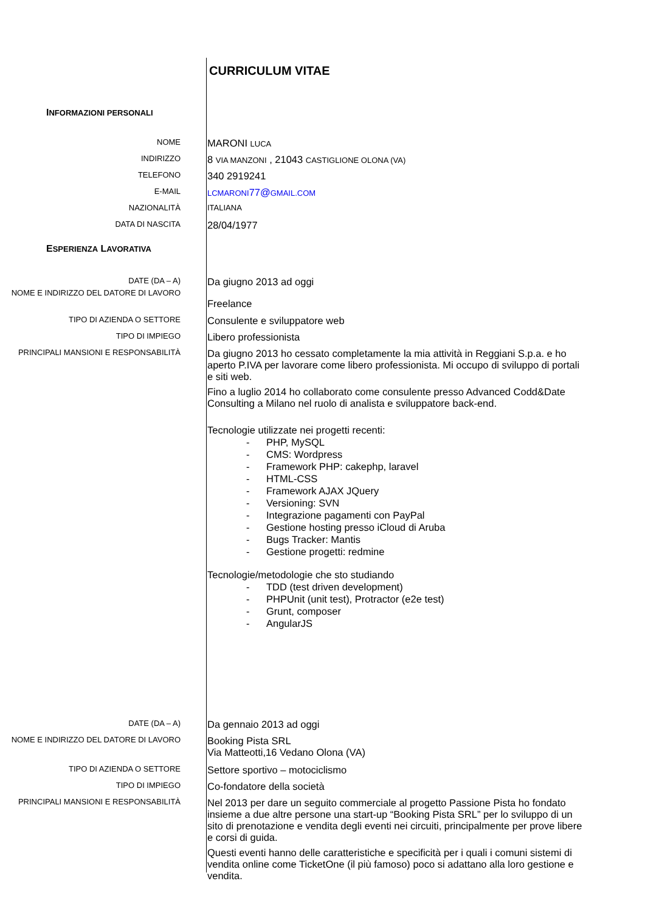CURRICULUM VITAE
INFORMAZIONI PERSONALI
NOME
MARONI LUCA
INDIRIZZO
8 VIA MANZONI , 21043 CASTIGLIONE OLONA (VA)
TELEFONO
340 2919241
E-MAIL LCMARONI77@GMAIL.COM
NAZIONALITÀ ITALIANA
DATA DI NASCITA
28/04/1977
ESPERIENZA LAVORATIVA
DATE (DA – A)
Da giugno 2013 ad oggi
NOME E INDIRIZZO DEL DATORE DI LAVORO
Freelance
TIPO DI AZIENDA O SETTORE
Consulente e sviluppatore web
TIPO DI IMPIEGO
Libero professionista
PRINCIPALI MANSIONI E RESPONSABILITÀ
Da giugno 2013 ho cessato completamente la mia attività in Reggiani S.p.a. e ho aperto P.IVA per lavorare come libero professionista. Mi occupo di sviluppo di portali e siti web.
Fino a luglio 2014 ho collaborato come consulente presso Advanced Codd&Date Consulting a Milano nel ruolo di analista e sviluppatore back-end.
Tecnologie utilizzate nei progetti recenti:
- PHP, MySQL
- CMS: Wordpress
- Framework PHP: cakephp, laravel
- HTML-CSS
- Framework AJAX JQuery
- Versioning: SVN
- Integrazione pagamenti con PayPal
- Gestione hosting presso iCloud di Aruba
- Bugs Tracker: Mantis
- Gestione progetti: redmine
Tecnologie/metodologie che sto studiando
- TDD (test driven development)
- PHPUnit (unit test), Protractor (e2e test)
- Grunt, composer
- AngularJS
DATE (DA – A)
Da gennaio 2013 ad oggi
NOME E INDIRIZZO DEL DATORE DI LAVORO
Booking Pista SRL
Via Matteotti,16 Vedano Olona (VA)
TIPO DI AZIENDA O SETTORE
Settore sportivo – motociclismo
TIPO DI IMPIEGO
Co-fondatore della società
PRINCIPALI MANSIONI E RESPONSABILITÀ
Nel 2013 per dare un seguito commerciale al progetto Passione Pista ho fondato insieme a due altre persone una start-up “Booking Pista SRL” per lo sviluppo di un sito di prenotazione e vendita degli eventi nei circuiti, principalmente per prove libere e corsi di guida.
Questi eventi hanno delle caratteristiche e specificità per i quali i comuni sistemi di vendita online come TicketOne (il più famoso) poco si adattano alla loro gestione e vendita.